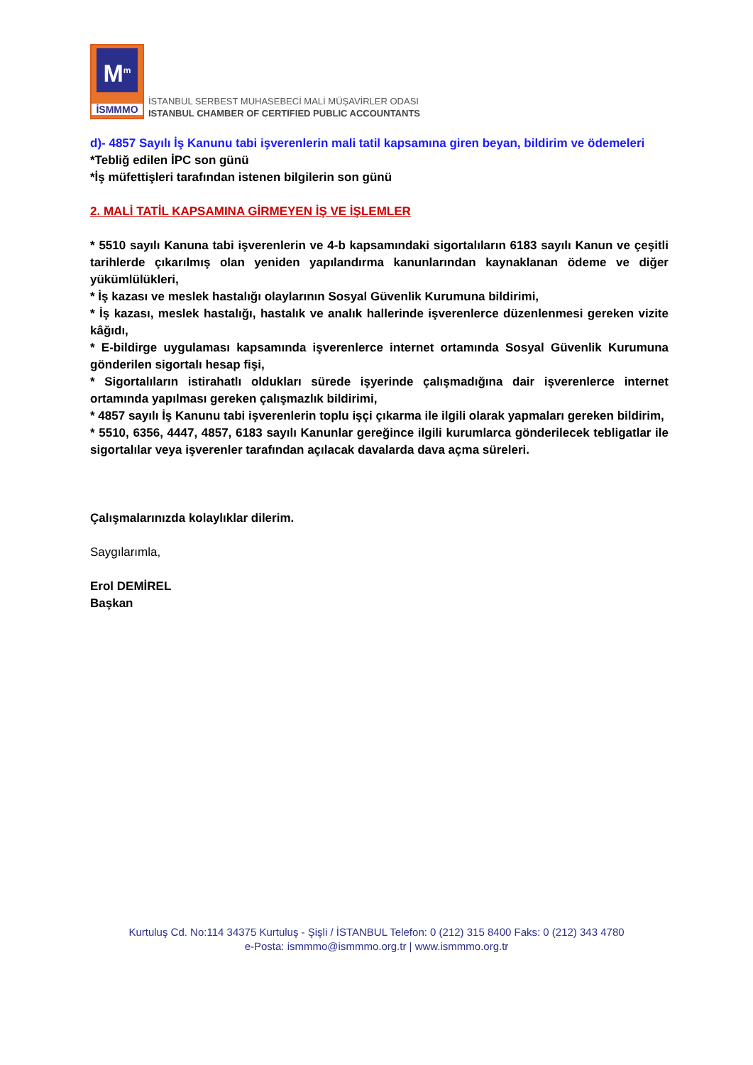M<sup>m</sup>
İSMMMO
İSTANBUL SERBEST MUHASEBECİ MALİ MÜŞAVİRLER ODASI
ISTANBUL CHAMBER OF CERTIFIED PUBLIC ACCOUNTANTS
d)- 4857 Sayılı İş Kanunu tabi işverenlerin mali tatil kapsamına giren beyan, bildirim ve ödemeleri
*Tebliğ edilen İPC son günü
*İş müfettişleri tarafından istenen bilgilerin son günü
2. MALİ TATİL KAPSAMINA GİRMEYEN İŞ VE İŞLEMLER
* 5510 sayılı Kanuna tabi işverenlerin ve 4-b kapsamındaki sigortalıların 6183 sayılı Kanun ve çeşitli tarihlerde çıkarılmış olan yeniden yapılandırma kanunlarından kaynaklanan ödeme ve diğer yükümlülükleri,
* İş kazası ve meslek hastalığı olaylarının Sosyal Güvenlik Kurumuna bildirimi,
* İş kazası, meslek hastalığı, hastalık ve analık hallerinde işverenlerce düzenlenmesi gereken vizite kâğıdı,
* E-bildirge uygulaması kapsamında işverenlerce internet ortamında Sosyal Güvenlik Kurumuna gönderilen sigortalı hesap fişi,
* Sigortalıların istirahatlı oldukları sürede işyerinde çalışmadığına dair işverenlerce internet ortamında yapılması gereken çalışmazlık bildirimi,
* 4857 sayılı İş Kanunu tabi işverenlerin toplu işçi çıkarma ile ilgili olarak yapmaları gereken bildirim,
* 5510, 6356, 4447, 4857, 6183 sayılı Kanunlar gereğince ilgili kurumlarca gönderilecek tebligatlar ile sigortalılar veya işverenler tarafından açılacak davalarda dava açma süreleri.
Çalışmalarınızda kolaylıklar dilerim.
Saygılarımla,
Erol DEMİREL
Başkan
Kurtuluş Cd. No:114 34375 Kurtuluş - Şişli / İSTANBUL Telefon: 0 (212) 315 8400 Faks: 0 (212) 343 4780
e-Posta: ismmmo@ismmmo.org.tr | www.ismmmo.org.tr